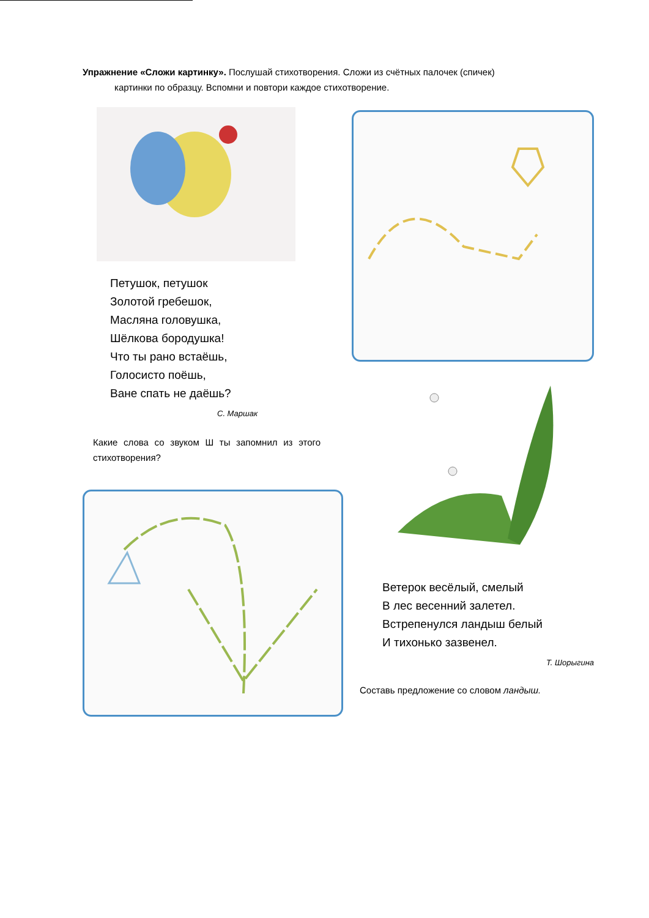Упражнение «Сложи картинку». Послушай стихотворения. Сложи из счётных палочек (спичек)
картинки по образцу. Вспомни и повтори каждое стихотворение.
Петушок, петушок
Золотой гребешок,
Масляна головушка,
Шёлкова бородушка!
Что ты рано встаёшь,
Голосисто поёшь,
Ване спать не даёшь?
С. Маршак
Какие слова со звуком Ш ты запомнил из этого стихотворения?
Ветерок весёлый, смелый
В лес весенний залетел.
Встрепенулся ландыш белый
И тихонько зазвенел.
Т. Шорыгина
Составь предложение со словом ландыш.